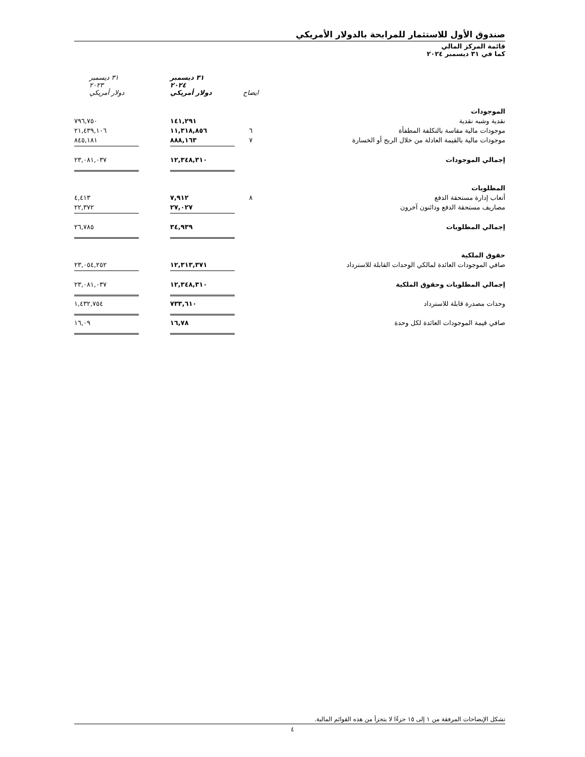صندوق الأول للاستثمار للمرابحة بالدولار الأمريكي
قائمة المركز المالي
كما في ٣١ ديسمبر ٢٠٢٤
| | ايضاح | ٣١ ديسمبر ٢٠٢٤ دولار أمريكي | ٣١ ديسمبر ٢٠٢٣ دولار أمريكي |
| --- | --- | --- | --- |
| الموجودات | | | |
| نقدية وشبه نقدية | | ١٤١,٢٩١ | ٧٩٦,٧٥٠ |
| موجودات مالية مقاسة بالتكلفة المطفأة | ٦ | ١١,٣١٨,٨٥٦ | ٢١,٤٣٩,١٠٦ |
| موجودات مالية بالقيمة العادلة من خلال الربح أو الخسارة | ٧ | ٨٨٨,١٦٣ | ٨٤٥,١٨١ |
| إجمالي الموجودات | | ١٢,٣٤٨,٣١٠ | ٢٣,٠٨١,٠٣٧ |
| المطلوبات | | | |
| أتعاب إدارة مستحقة الدفع | ٨ | ٧,٩١٢ | ٤,٤١٣ |
| مصاريف مستحقة الدفع ودائنون آخرون | | ٢٧,٠٢٧ | ٢٢,٣٧٢ |
| إجمالي المطلوبات | | ٣٤,٩٣٩ | ٢٦,٧٨٥ |
| حقوق الملكية | | | |
| صافي الموجودات العائدة لمالكي الوحدات القابلة للاسترداد | | ١٢,٣١٣,٣٧١ | ٢٣,٠٥٤,٢٥٢ |
| إجمالي المطلوبات وحقوق الملكية | | ١٢,٣٤٨,٣١٠ | ٢٣,٠٨١,٠٣٧ |
| وحدات مصدرة قابلة للاسترداد | | ٧٣٣,٦١٠ | ١,٤٣٢,٧٥٤ |
| صافي قيمة الموجودات العائدة لكل وحدة | | ١٦,٧٨ | ١٦,٠٩ |
تشكل الإيضاحات المرفقة من ١ إلى ١٥ جزءًا لا يتجزأ من هذه القوائم المالية.
٤